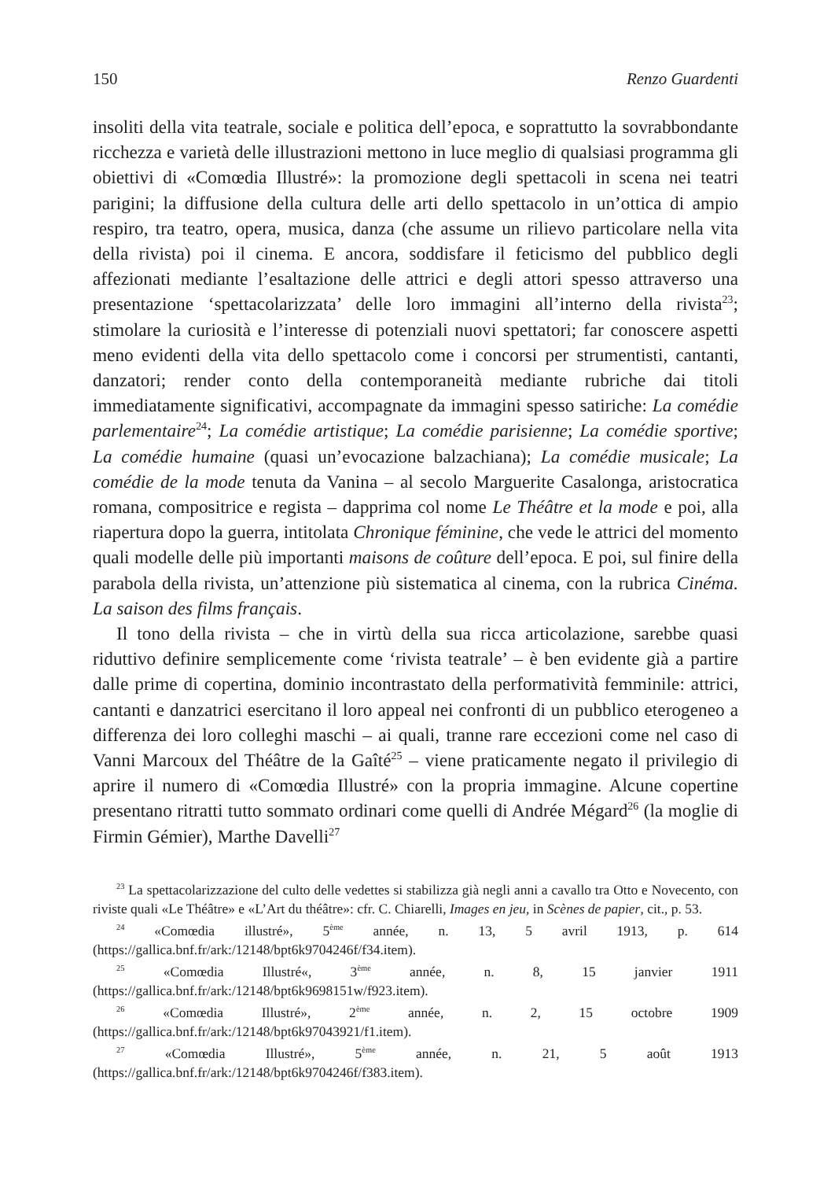150 Renzo Guardenti
insoliti della vita teatrale, sociale e politica dell’epoca, e soprattutto la sovrabbondante ricchezza e varietà delle illustrazioni mettono in luce meglio di qualsiasi programma gli obiettivi di «Comœdia Illustré»: la promozione degli spettacoli in scena nei teatri parigini; la diffusione della cultura delle arti dello spettacolo in un’ottica di ampio respiro, tra teatro, opera, musica, danza (che assume un rilievo particolare nella vita della rivista) poi il cinema. E ancora, soddisfare il feticismo del pubblico degli affezionati mediante l’esaltazione delle attrici e degli attori spesso attraverso una presentazione ‘spettacolarizzata’ delle loro immagini all’interno della rivista<sup>23</sup>; stimolare la curiosità e l’interesse di potenziali nuovi spettatori; far conoscere aspetti meno evidenti della vita dello spettacolo come i concorsi per strumentisti, cantanti, danzatori; render conto della contemporaneità mediante rubriche dai titoli immediatamente significativi, accompagnate da immagini spesso satiriche: La comédie parlementaire<sup>24</sup>; La comédie artistique; La comédie parisienne; La comédie sportive; La comédie humaine (quasi un’evocazione balzachiana); La comédie musicale; La comédie de la mode tenuta da Vanina – al secolo Marguerite Casalonga, aristocratica romana, compositrice e regista – dapprima col nome Le Théâtre et la mode e poi, alla riapertura dopo la guerra, intitolata Chronique féminine, che vede le attrici del momento quali modelle delle più importanti maisons de coûture dell’epoca. E poi, sul finire della parabola della rivista, un’attenzione più sistematica al cinema, con la rubrica Cinéma. La saison des films français.
Il tono della rivista – che in virtù della sua ricca articolazione, sarebbe quasi riduttivo definire semplicemente come ‘rivista teatrale’ – è ben evidente già a partire dalle prime di copertina, dominio incontrastato della performatività femminile: attrici, cantanti e danzatrici esercitano il loro appeal nei confronti di un pubblico eterogeneo a differenza dei loro colleghi maschi – ai quali, tranne rare eccezioni come nel caso di Vanni Marcoux del Théâtre de la Gaîté<sup>25</sup> – viene praticamente negato il privilegio di aprire il numero di «Comœdia Illustré» con la propria immagine. Alcune copertine presentano ritratti tutto sommato ordinari come quelli di Andrée Mégard<sup>26</sup> (la moglie di Firmin Gémier), Marthe Davelli<sup>27</sup>
<sup>23</sup> La spettacolarizzazione del culto delle vedettes si stabilizza già negli anni a cavallo tra Otto e Novecento, con riviste quali «Le Théâtre» e «L’Art du théâtre»: cfr. C. Chiarelli, Images en jeu, in Scènes de papier, cit., p. 53.
<sup>24</sup> «Comœdia illustré», 5<sup>ème</sup> année, n. 13, 5 avril 1913, p. 614 (https://gallica.bnf.fr/ark:/12148/bpt6k9704246f/f34.item).
<sup>25</sup> «Comœdia Illustré«, 3<sup>ème</sup> année, n. 8, 15 janvier 1911 (https://gallica.bnf.fr/ark:/12148/bpt6k9698151w/f923.item).
<sup>26</sup> «Comœdia Illustré», 2<sup>ème</sup> année, n. 2, 15 octobre 1909 (https://gallica.bnf.fr/ark:/12148/bpt6k97043921/f1.item).
<sup>27</sup> «Comœdia Illustré», 5<sup>ème</sup> année, n. 21, 5 août 1913 (https://gallica.bnf.fr/ark:/12148/bpt6k9704246f/f383.item).